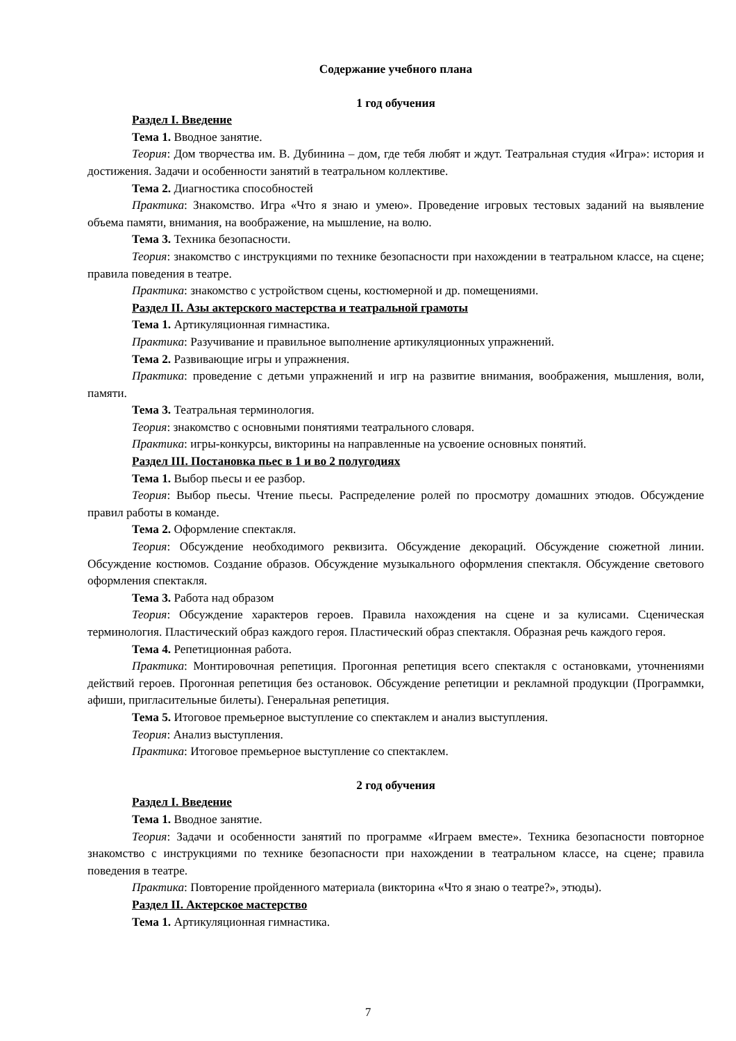Содержание учебного плана
1 год обучения
Раздел I. Введение
Тема 1. Вводное занятие.
Теория: Дом творчества им. В. Дубинина – дом, где тебя любят и ждут. Театральная студия «Игра»: история и достижения. Задачи и особенности занятий в театральном коллективе.
Тема 2. Диагностика способностей
Практика: Знакомство. Игра «Что я знаю и умею». Проведение игровых тестовых заданий на выявление объема памяти, внимания, на воображение, на мышление, на волю.
Тема 3. Техника безопасности.
Теория: знакомство с инструкциями по технике безопасности при нахождении в театральном классе, на сцене; правила поведения в театре.
Практика: знакомство с устройством сцены, костюмерной и др. помещениями.
Раздел II. Азы актерского мастерства и театральной грамоты
Тема 1. Артикуляционная гимнастика.
Практика: Разучивание и правильное выполнение артикуляционных упражнений.
Тема 2. Развивающие игры и упражнения.
Практика: проведение с детьми упражнений и игр на развитие внимания, воображения, мышления, воли, памяти.
Тема 3. Театральная терминология.
Теория: знакомство с основными понятиями театрального словаря.
Практика: игры-конкурсы, викторины на направленные на усвоение основных понятий.
Раздел III. Постановка пьес в 1 и во 2 полугодиях
Тема 1. Выбор пьесы и ее разбор.
Теория: Выбор пьесы. Чтение пьесы. Распределение ролей по просмотру домашних этюдов. Обсуждение правил работы в команде.
Тема 2. Оформление спектакля.
Теория: Обсуждение необходимого реквизита. Обсуждение декораций. Обсуждение сюжетной линии. Обсуждение костюмов. Создание образов. Обсуждение музыкального оформления спектакля. Обсуждение светового оформления спектакля.
Тема 3. Работа над образом
Теория: Обсуждение характеров героев. Правила нахождения на сцене и за кулисами. Сценическая терминология. Пластический образ каждого героя. Пластический образ спектакля. Образная речь каждого героя.
Тема 4. Репетиционная работа.
Практика: Монтировочная репетиция. Прогонная репетиция всего спектакля с остановками, уточнениями действий героев. Прогонная репетиция без остановок. Обсуждение репетиции и рекламной продукции (Программки, афиши, пригласительные билеты). Генеральная репетиция.
Тема 5. Итоговое премьерное выступление со спектаклем и анализ выступления.
Теория: Анализ выступления.
Практика: Итоговое премьерное выступление со спектаклем.
2 год обучения
Раздел I. Введение
Тема 1. Вводное занятие.
Теория: Задачи и особенности занятий по программе «Играем вместе». Техника безопасности повторное знакомство с инструкциями по технике безопасности при нахождении в театральном классе, на сцене; правила поведения в театре.
Практика: Повторение пройденного материала (викторина «Что я знаю о театре?», этюды).
Раздел II. Актерское мастерство
Тема 1. Артикуляционная гимнастика.
7